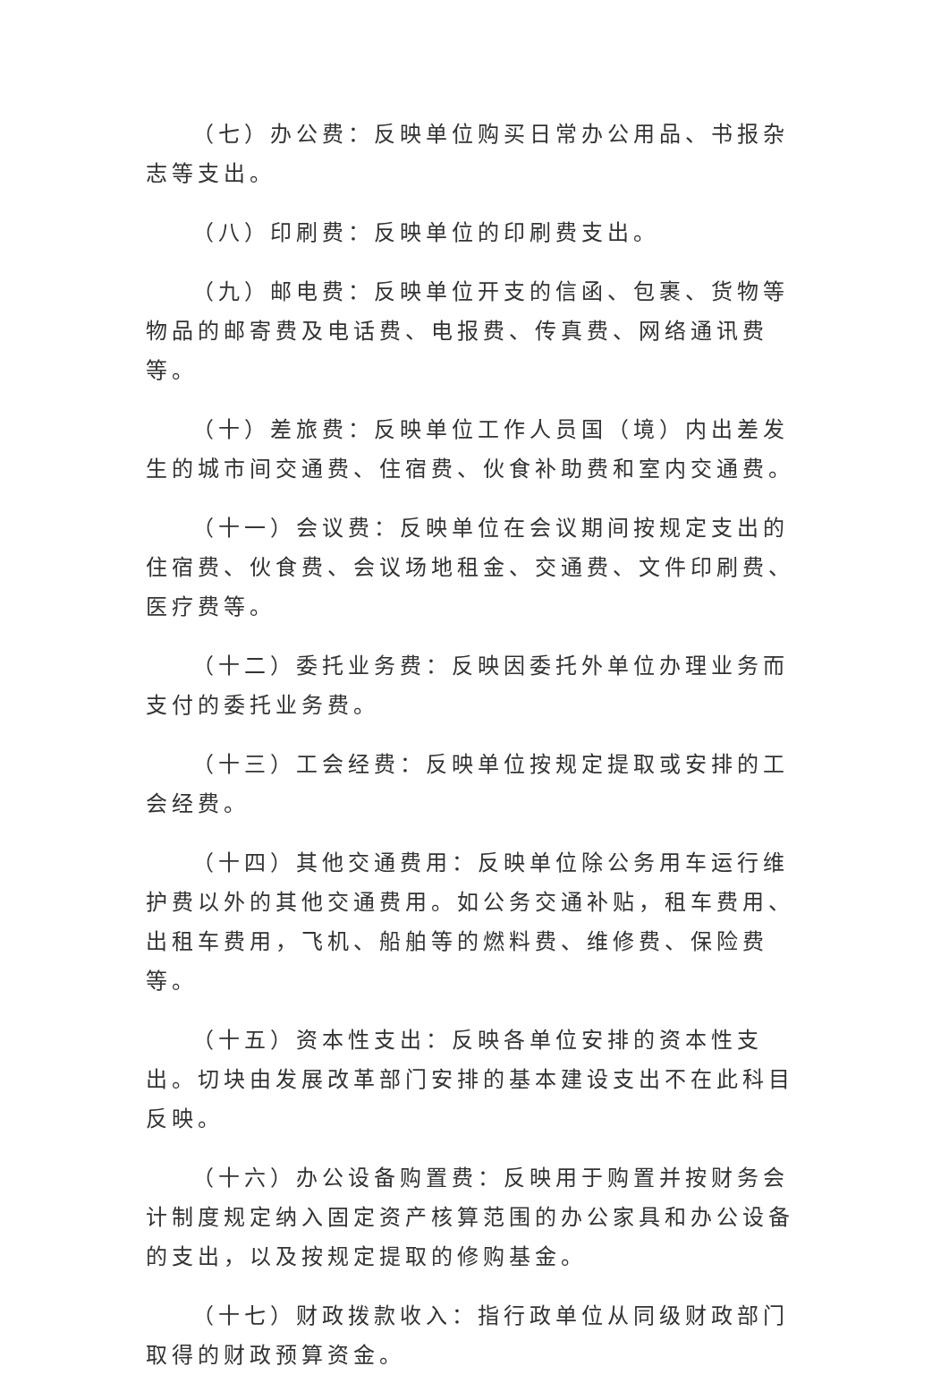（七）办公费：反映单位购买日常办公用品、书报杂志等支出。
（八）印刷费：反映单位的印刷费支出。
（九）邮电费：反映单位开支的信函、包裹、货物等物品的邮寄费及电话费、电报费、传真费、网络通讯费等。
（十）差旅费：反映单位工作人员国（境）内出差发生的城市间交通费、住宿费、伙食补助费和室内交通费。
（十一）会议费：反映单位在会议期间按规定支出的住宿费、伙食费、会议场地租金、交通费、文件印刷费、医疗费等。
（十二）委托业务费：反映因委托外单位办理业务而支付的委托业务费。
（十三）工会经费：反映单位按规定提取或安排的工会经费。
（十四）其他交通费用：反映单位除公务用车运行维护费以外的其他交通费用。如公务交通补贴，租车费用、出租车费用，飞机、船舶等的燃料费、维修费、保险费等。
（十五）资本性支出：反映各单位安排的资本性支出。切块由发展改革部门安排的基本建设支出不在此科目反映。
（十六）办公设备购置费：反映用于购置并按财务会计制度规定纳入固定资产核算范围的办公家具和办公设备的支出，以及按规定提取的修购基金。
（十七）财政拨款收入：指行政单位从同级财政部门取得的财政预算资金。